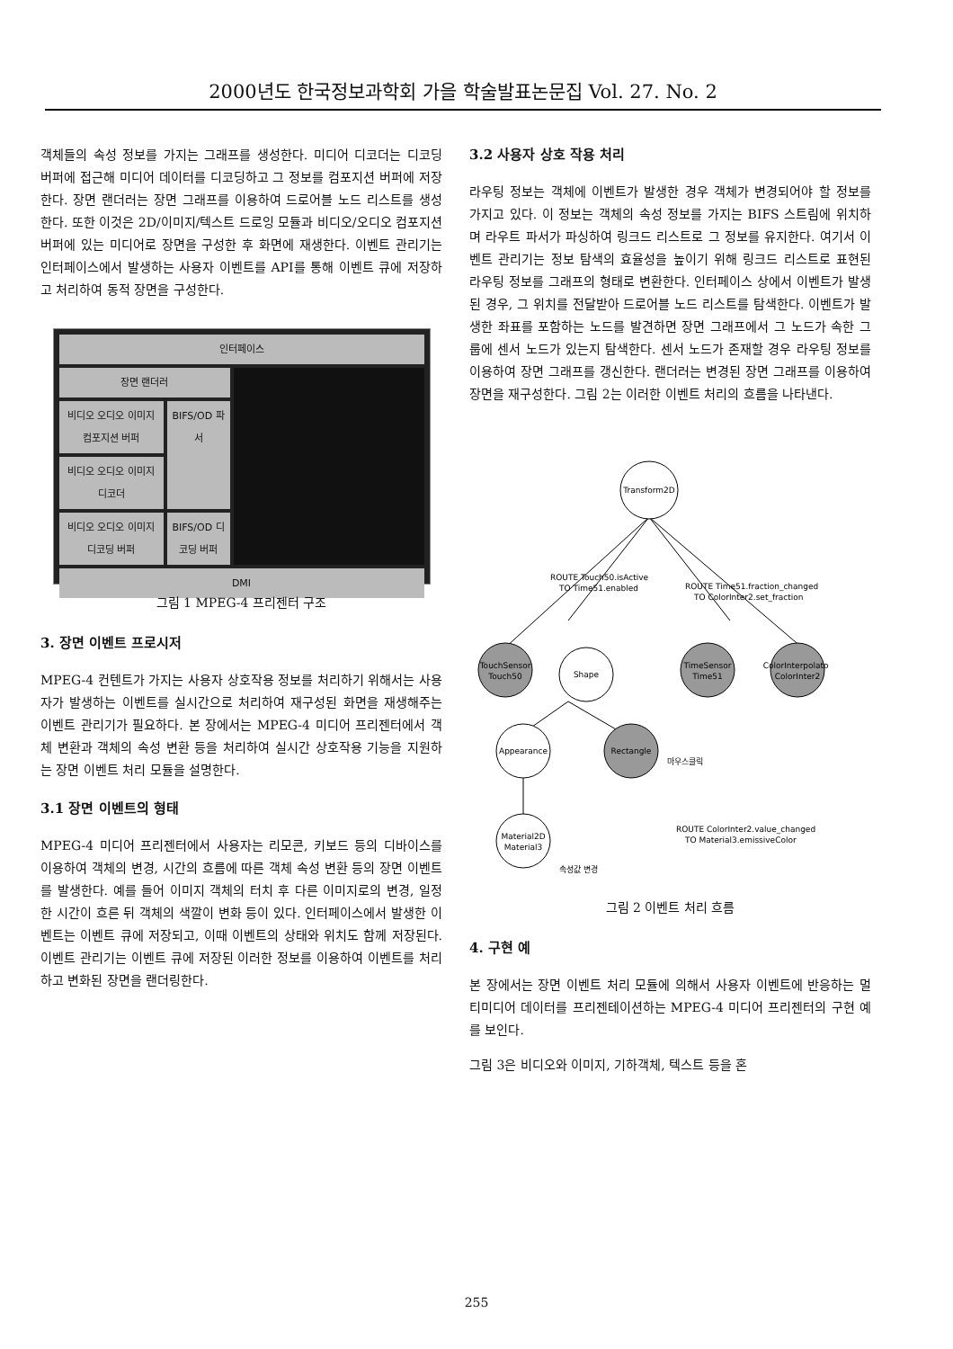2000년도 한국정보과학회 가을 학술발표논문집 Vol. 27. No. 2
객체들의 속성 정보를 가지는 그래프를 생성한다. 미디어 디코더는 디코딩 버퍼에 접근해 미디어 데이터를 디코딩하고 그 정보를 컴포지션 버퍼에 저장한다. 장면 랜더러는 장면 그래프를 이용하여 드로어블 노드 리스트를 생성한다. 또한 이것은 2D/이미지/텍스트 드로잉 모듈과 비디오/오디오 컴포지션 버퍼에 있는 미디어로 장면을 구성한 후 화면에 재생한다. 이벤트 관리기는 인터페이스에서 발생하는 사용자 이벤트를 API를 통해 이벤트 큐에 저장하고 처리하여 동적 장면을 구성한다.
인터페이스
장면 랜더러
비디오 오디오 이미지 컴포지션 버퍼
비디오 오디오 이미지 디코더
비디오 오디오 이미지 디코딩 버퍼
BIFS/OD 파서
BIFS/OD 디코딩 버퍼
DMI
그림 1 MPEG-4 프리젠터 구조
3. 장면 이벤트 프로시저
MPEG-4 컨텐트가 가지는 사용자 상호작용 정보를 처리하기 위해서는 사용자가 발생하는 이벤트를 실시간으로 처리하여 재구성된 화면을 재생해주는 이벤트 관리기가 필요하다. 본 장에서는 MPEG-4 미디어 프리젠터에서 객체 변환과 객체의 속성 변환 등을 처리하여 실시간 상호작용 기능을 지원하는 장면 이벤트 처리 모듈을 설명한다.
3.1 장면 이벤트의 형태
MPEG-4 미디어 프리젠터에서 사용자는 리모콘, 키보드 등의 디바이스를 이용하여 객체의 변경, 시간의 흐름에 따른 객체 속성 변환 등의 장면 이벤트를 발생한다. 예를 들어 이미지 객체의 터치 후 다른 이미지로의 변경, 일정한 시간이 흐른 뒤 객체의 색깔이 변화 등이 있다. 인터페이스에서 발생한 이벤트는 이벤트 큐에 저장되고, 이때 이벤트의 상태와 위치도 함께 저장된다. 이벤트 관리기는 이벤트 큐에 저장된 이러한 정보를 이용하여 이벤트를 처리하고 변화된 장면을 랜더링한다.
3.2 사용자 상호 작용 처리
라우팅 정보는 객체에 이벤트가 발생한 경우 객체가 변경되어야 할 정보를 가지고 있다. 이 정보는 객체의 속성 정보를 가지는 BIFS 스트림에 위치하며 라우트 파서가 파싱하여 링크드 리스트로 그 정보를 유지한다. 여기서 이벤트 관리기는 정보 탐색의 효율성을 높이기 위해 링크드 리스트로 표현된 라우팅 정보를 그래프의 형태로 변환한다. 인터페이스 상에서 이벤트가 발생된 경우, 그 위치를 전달받아 드로어블 노드 리스트를 탐색한다. 이벤트가 발생한 좌표를 포함하는 노드를 발견하면 장면 그래프에서 그 노드가 속한 그룹에 센서 노드가 있는지 탐색한다. 센서 노드가 존재할 경우 라우팅 정보를 이용하여 장면 그래프를 갱신한다. 랜더러는 변경된 장면 그래프를 이용하여 장면을 재구성한다. 그림 2는 이러한 이벤트 처리의 흐름을 나타낸다.
Transform2D
TouchSensor
Touch50
Shape
TimeSensor
Time51
ColorInterpolator
ColorInter2
Appearance
Rectangle
마우스클릭
Material2D
Material3
ROUTE Touch50.isActive
TO Time51.enabled
ROUTE Time51.fraction_changed
TO ColorInter2.set_fraction
ROUTE ColorInter2.value_changed
TO Material3.emissiveColor
속성값 변경
그림 2 이벤트 처리 흐름
4. 구현 예
본 장에서는 장면 이벤트 처리 모듈에 의해서 사용자 이벤트에 반응하는 멀티미디어 데이터를 프리젠테이션하는 MPEG-4 미디어 프리젠터의 구현 예를 보인다.
그림 3은 비디오와 이미지, 기하객체, 텍스트 등을 혼
255